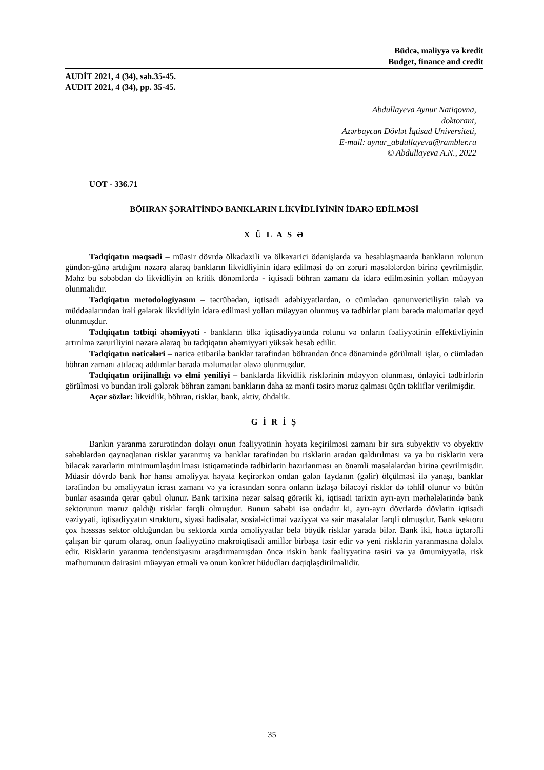Büdcə, maliyyə və kredit
Budget, finance and credit
AUDİT 2021, 4 (34), səh.35-45.
AUDIT 2021, 4 (34), pp. 35-45.
Abdullayeva Aynur Natiqovna,
doktorant,
Azərbaycan Dövlət İqtisad Universiteti,
E-mail: aynur_abdullayeva@rambler.ru
© Abdullayeva A.N., 2022
UOT - 336.71
BÖHRAN ŞƏRAİTİNDƏ BANKLARIN LİKVİDLİYİNİN İDARƏ EDİLMƏSİ
X Ü L A S Ə
Tədqiqatın məqsədi – müasir dövrdə ölkədaxili və ölkəxarici ödənişlərdə və hesablaşmaarda bankların rolunun gündən-günə artdığını nəzərə alaraq bankların likvidliyinin idarə edilməsi də ən zəruri məsələlərdən birinə çevrilmişdir. Məhz bu səbəbdən də likvidliyin ən kritik dönəmlərdə - iqtisadi böhran zamanı da idarə edilməsinin yolları müəyyən olunmalıdır.
Tədqiqatın metodologiyasını – təcrübədən, iqtisadi ədəbiyyatlardan, o cümlədən qanunvericiliyin tələb və müddəalarından irəli gələrək likvidliyin idarə edilməsi yolları müəyyən olunmuş və tədbirlər planı barədə məlumatlar qeyd olunmuşdur.
Tədqiqatın tətbiqi əhəmiyyəti - bankların ölkə iqtisadiyyatında rolunu və onların fəaliyyətinin effektivliyinin artırılma zəruriliyini nəzərə alaraq bu tədqiqatın əhəmiyyəti yüksək hesab edilir.
Tədqiqatın nəticələri – nəticə etibarilə banklar tərəfindən böhrandan öncə dönəmində görülməli işlər, o cümlədən böhran zamanı atılacaq addımlar barədə məlumatlar əlavə olunmuşdur.
Tədqiqatın orijinallığı və elmi yeniliyi – banklarda likvidlik risklərinin müəyyən olunması, önləyici tədbirlərin görülməsi və bundan irəli gələrək böhran zamanı bankların daha az mənfi təsirə məruz qalması üçün təkliflər verilmişdir.
Açar sözlər: likvidlik, böhran, risklər, bank, aktiv, öhdəlik.
G İ R İ Ş
Bankın yaranma zərurətindən dolayı onun fəaliyyətinin həyata keçirilməsi zamanı bir sıra subyektiv və obyektiv səbəblərdən qaynaqlanan risklər yaranmış və banklar tərəfindən bu risklərin aradan qaldırılması və ya bu risklərin verə biləcək zərərlərin minimumlaşdırılması istiqamətində tədbirlərin hazırlanması ən önəmli məsələlərdən birinə çevrilmişdir. Müasir dövrdə bank hər hansı əməliyyat həyata keçirərkən ondan gələn faydanın (gəlir) ölçülməsi ilə yanaşı, banklar tərəfindən bu əməliyyatın icrası zamanı və ya icrasından sonra onların üzləşə biləcəyi risklər də təhlil olunur və bütün bunlar əsasında qərar qəbul olunur. Bank tarixinə nəzər salsaq görərik ki, iqtisadi tarixin ayrı-ayrı mərhələlərində bank sektorunun məruz qaldığı risklər fərqli olmuşdur. Bunun səbəbi isə ondadır ki, ayrı-ayrı dövrlərdə dövlətin iqtisadi vəziyyəti, iqtisadiyyatın strukturu, siyasi hadisələr, sosial-ictimai vəziyyət və sair məsələlər fərqli olmuşdur. Bank sektoru çox həsssas sektor olduğundan bu sektorda xırda əməliyyatlar belə böyük risklər yarada bilər. Bank iki, hətta üçtərəfli çalışan bir qurum olaraq, onun fəaliyyətinə makroiqtisadi amillər birbaşa təsir edir və yeni risklərin yaranmasına dəlalət edir. Risklərin yaranma tendensiyasını araşdırmamışdan öncə riskin bank fəaliyyətinə təsiri və ya ümumiyyətlə, risk məfhumunun dairəsini müəyyən etməli və onun konkret hüdudları dəqiqləşdirilməlidir.
35